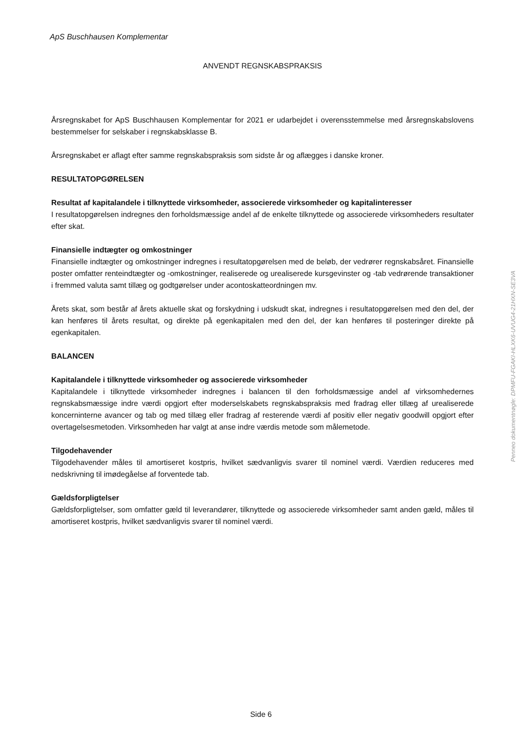ApS Buschhausen Komplementar
ANVENDT REGNSKABSPRAKSIS
Årsregnskabet for ApS Buschhausen Komplementar for 2021 er udarbejdet i overensstemmelse med årsregnskabslovens bestemmelser for selskaber i regnskabsklasse B.
Årsregnskabet er aflagt efter samme regnskabspraksis som sidste år og aflægges i danske kroner.
RESULTATOPGØRELSEN
Resultat af kapitalandele i tilknyttede virksomheder, associerede virksomheder og kapitalinteresser
I resultatopgørelsen indregnes den forholdsmæssige andel af de enkelte tilknyttede og associerede virksomheders resultater efter skat.
Finansielle indtægter og omkostninger
Finansielle indtægter og omkostninger indregnes i resultatopgørelsen med de beløb, der vedrører regnskabsåret. Finansielle poster omfatter renteindtægter og -omkostninger, realiserede og urealiserede kursgevinster og -tab vedrørende transaktioner i fremmed valuta samt tillæg og godtgørelser under acontoskatteordningen mv.
Årets skat, som består af årets aktuelle skat og forskydning i udskudt skat, indregnes i resultatopgørelsen med den del, der kan henføres til årets resultat, og direkte på egenkapitalen med den del, der kan henføres til posteringer direkte på egenkapitalen.
BALANCEN
Kapitalandele i tilknyttede virksomheder og associerede virksomheder
Kapitalandele i tilknyttede virksomheder indregnes i balancen til den forholdsmæssige andel af virksomhedernes regnskabsmæssige indre værdi opgjort efter moderselskabets regnskabspraksis med fradrag eller tillæg af urealiserede koncerninterne avancer og tab og med tillæg eller fradrag af resterende værdi af positiv eller negativ goodwill opgjort efter overtagelsesmetoden. Virksomheden har valgt at anse indre værdis metode som målemetode.
Tilgodehavender
Tilgodehavender måles til amortiseret kostpris, hvilket sædvanligvis svarer til nominel værdi. Værdien reduceres med nedskrivning til imødegåelse af forventede tab.
Gældsforpligtelser
Gældsforpligtelser, som omfatter gæld til leverandører, tilknyttede og associerede virksomheder samt anden gæld, måles til amortiseret kostpris, hvilket sædvanligvis svarer til nominel værdi.
Penneo dokumentnøgle: DPMFU-FGAKI-HLXK6-UVUG4-21HXN-SE3VA
Side 6